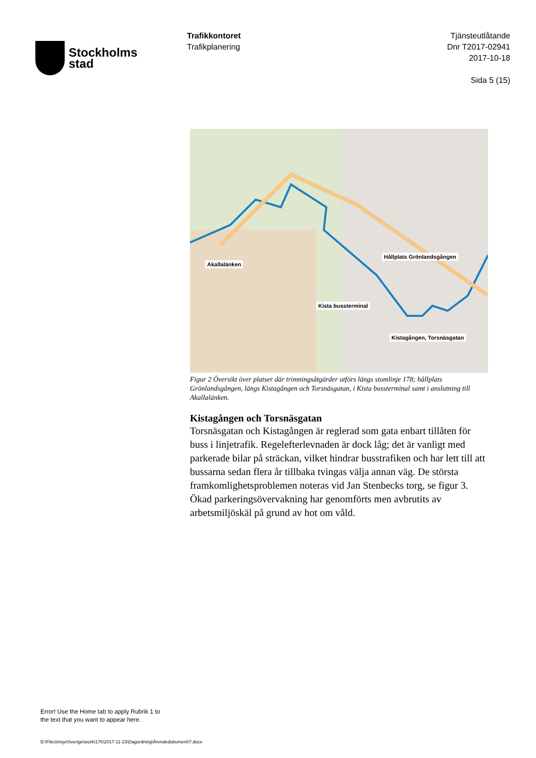Stockholms
stad
Trafikkontoret
Trafikplanering
Tjänsteutlåtande
Dnr T2017-02941
2017-10-18
Sida 5 (15)
Akallalänken
Hållplats Grönlandsgången
Kista bussterminal
Kistagången, Torsnäsgatan
Figur 2 Översikt över platser där trimningsåtgärder utförs längs stomlinje 178; hållplats Grönlandsgången, längs Kistagången och Torsnäsgatan, i Kista bussterminal samt i anslutning till Akallalänken.
Kistagången och Torsnäsgatan
Torsnäsgatan och Kistagången är reglerad som gata enbart tillåten för buss i linjetrafik. Regelefterlevnaden är dock låg; det är vanligt med parkerade bilar på sträckan, vilket hindrar busstrafiken och har lett till att bussarna sedan flera år tillbaka tvingas välja annan väg. De största framkomlighetsproblemen noteras vid Jan Stenbecks torg, se figur 3. Ökad parkeringsövervakning har genomförts men avbrutits av arbetsmiljöskäl på grund av hot om våld.
Error! Use the Home tab to apply Rubrik 1 to
the text that you want to appear here.
D:\Files\insynSverige\work\176\2017-11-23\Dagordning\Ärendedokument\7.docx